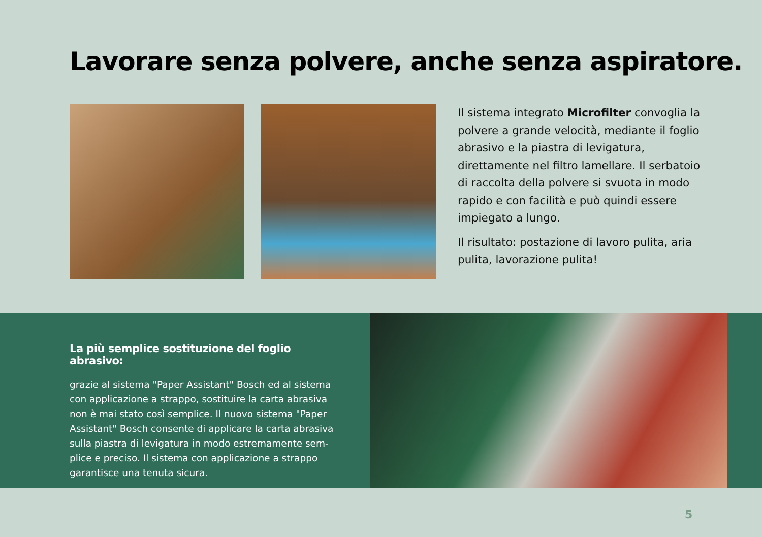Lavorare senza polvere, anche senza aspiratore.
Il sistema integrato Microfilter convoglia la polvere a grande velocità, mediante il foglio abrasivo e la piastra di levigatura, direttamen­te nel filtro lamellare. Il serbatoio di raccolta della polvere si svuota in modo rapido e con facilità e può quindi essere impiegato a lungo.
Il risultato: postazione di lavoro pulita, aria pulita, lavorazione pulita!
La più semplice sostituzione del foglio abrasivo:
grazie al sistema "Paper Assistant" Bosch ed al sistema con applicazione a strappo, sostituire la carta abrasiva non è mai stato così semplice. Il nuovo sistema "Paper Assistant" Bosch consente di applicare la carta abrasiva sulla piastra di levigatura in modo estremamente sem­plice e preciso. Il sistema con applicazione a strappo garantisce una tenuta sicura.
5